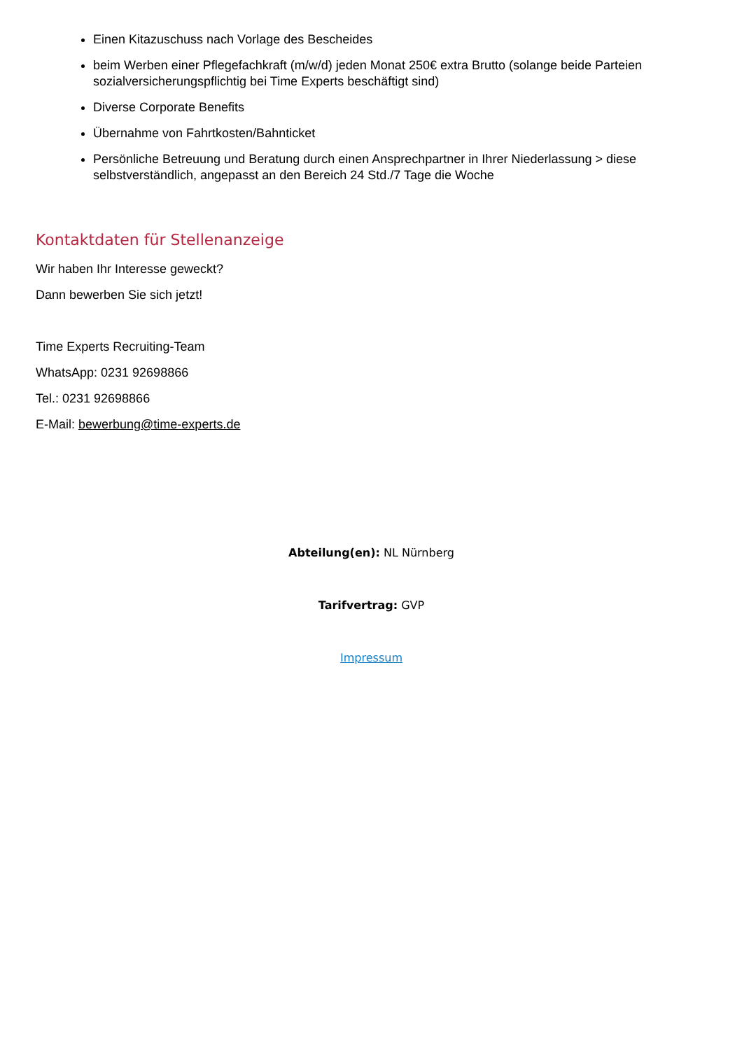Einen Kitazuschuss nach Vorlage des Bescheides
beim Werben einer Pflegefachkraft (m/w/d) jeden Monat 250€ extra Brutto (solange beide Parteien sozialversicherungspflichtig bei Time Experts beschäftigt sind)
Diverse Corporate Benefits
Übernahme von Fahrtkosten/Bahnticket
Persönliche Betreuung und Beratung durch einen Ansprechpartner in Ihrer Niederlassung > diese selbstverständlich, angepasst an den Bereich 24 Std./7 Tage die Woche
Kontaktdaten für Stellenanzeige
Wir haben Ihr Interesse geweckt?
Dann bewerben Sie sich jetzt!
Time Experts Recruiting-Team
WhatsApp: 0231 92698866
Tel.: 0231 92698866
E-Mail: bewerbung@time-experts.de
Abteilung(en): NL Nürnberg
Tarifvertrag: GVP
Impressum